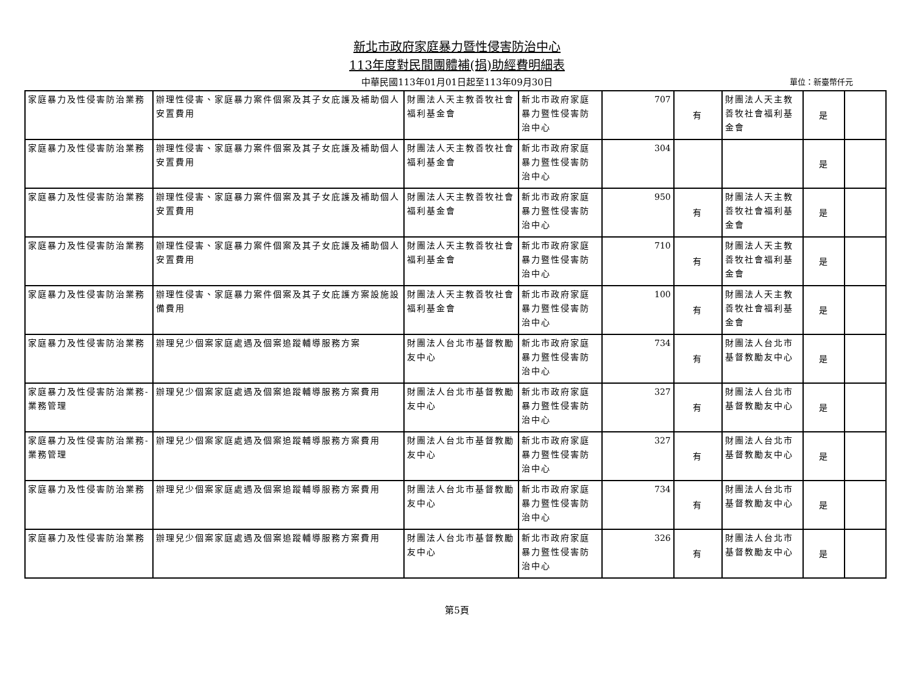新北市政府家庭暴力暨性侵害防治中心
113年度對民間團體補(捐)助經費明細表
中華民國113年01月01日起至113年09月30日 單位：新臺幣仟元
| 家庭暴力及性侵害防治業務 | 辦理性侵害、家庭暴力案件個案及其子女庇護及補助個人安置費用 | 財團法人天主教善牧社會福利基金會 | 新北市政府家庭暴力暨性侵害防治中心 | 707 | 有 | 財團法人天主教善牧社會福利基金會 | 是 | |
| 家庭暴力及性侵害防治業務 | 辦理性侵害、家庭暴力案件個案及其子女庇護及補助個人安置費用 | 財團法人天主教善牧社會福利基金會 | 新北市政府家庭暴力暨性侵害防治中心 | 304 | | | 是 | |
| 家庭暴力及性侵害防治業務 | 辦理性侵害、家庭暴力案件個案及其子女庇護及補助個人安置費用 | 財團法人天主教善牧社會福利基金會 | 新北市政府家庭暴力暨性侵害防治中心 | 950 | 有 | 財團法人天主教善牧社會福利基金會 | 是 | |
| 家庭暴力及性侵害防治業務 | 辦理性侵害、家庭暴力案件個案及其子女庇護及補助個人安置費用 | 財團法人天主教善牧社會福利基金會 | 新北市政府家庭暴力暨性侵害防治中心 | 710 | 有 | 財團法人天主教善牧社會福利基金會 | 是 | |
| 家庭暴力及性侵害防治業務 | 辦理性侵害、家庭暴力案件個案及其子女庇護方案設施設備費用 | 財團法人天主教善牧社會福利基金會 | 新北市政府家庭暴力暨性侵害防治中心 | 100 | 有 | 財團法人天主教善牧社會福利基金會 | 是 | |
| 家庭暴力及性侵害防治業務 | 辦理兒少個案家庭處遇及個案追蹤輔導服務方案 | 財團法人台北市基督教勵友中心 | 新北市政府家庭暴力暨性侵害防治中心 | 734 | 有 | 財團法人台北市基督教勵友中心 | 是 | |
| 家庭暴力及性侵害防治業務-業務管理 | 辦理兒少個案家庭處遇及個案追蹤輔導服務方案費用 | 財團法人台北市基督教勵友中心 | 新北市政府家庭暴力暨性侵害防治中心 | 327 | 有 | 財團法人台北市基督教勵友中心 | 是 | |
| 家庭暴力及性侵害防治業務-業務管理 | 辦理兒少個案家庭處遇及個案追蹤輔導服務方案費用 | 財團法人台北市基督教勵友中心 | 新北市政府家庭暴力暨性侵害防治中心 | 327 | 有 | 財團法人台北市基督教勵友中心 | 是 | |
| 家庭暴力及性侵害防治業務 | 辦理兒少個案家庭處遇及個案追蹤輔導服務方案費用 | 財團法人台北市基督教勵友中心 | 新北市政府家庭暴力暨性侵害防治中心 | 734 | 有 | 財團法人台北市基督教勵友中心 | 是 | |
| 家庭暴力及性侵害防治業務 | 辦理兒少個案家庭處遇及個案追蹤輔導服務方案費用 | 財團法人台北市基督教勵友中心 | 新北市政府家庭暴力暨性侵害防治中心 | 326 | 有 | 財團法人台北市基督教勵友中心 | 是 | |
第5頁